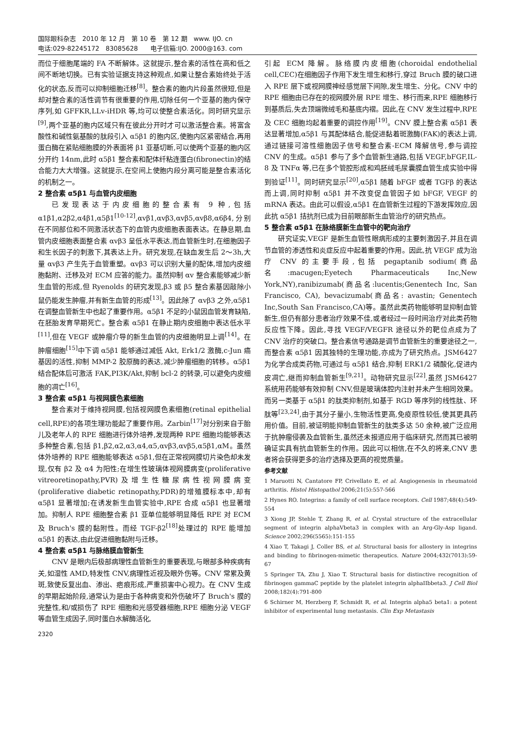国际眼科杂志　2010 年 12 月　第 10 卷　第 12 期　www. IJO. cn
电话:029-82245172　83085628　　电子信箱:IJO. 2000@163. com
而位于细胞尾端的 FA 不断解体。这就提示,整合素的活性在高和低之间不断地切换。已有实验证据支持这种观点,如果让整合素始终处于活化的状态,反而可以抑制细胞迁移<sup>[8]</sup>。整合素的胞内片段虽然很短,但是却对整合素的活性调节有很重要的作用,切除任何一个亚基的胞内保守序列,如 GFFKR,LLv-iHDR 等,均可以使整合素活化。同时研究显示<sup>[9]</sup>,两个亚基的胞内区域只有在彼此分开时才可以激活整合素。将富含酸性和碱性氨基酸的肽段引入 α5β1 的胞内区,使胞内区紧密结合,再用蛋白酶在紧贴细胞膜的外表面将 β1 亚基切断,可以使两个亚基的胞内区分开约 14nm,此时 α5β1 整合素和配体纤粘连蛋白(fibronectin)的结合能力大大增强。这就提示,在空间上使胞内段分离可能是整合素活化的机制之一。
2 整合素 α5β1 与血管内皮细胞
已发现表达于内皮细胞的整合素有 9 种,包括 α1β1,α2β2,α4β1,α5β1<sup>[10-12]</sup>,αvβ1,αvβ3,αvβ5,αvβ8,α6β4,分别在不同部位和不同激活状态下的血管内皮细胞表面表达。在静息期,血管内皮细胞表面整合素 αvβ3 呈低水平表达,而血管新生时,在细胞因子和生长因子的刺激下,其表达上升。研究发现,在缺血发生后 2～3h,大量 αvβ3 产生先于血管重塑。αvβ3 可以识别大量的配体,增加内皮细胞黏附、迁移及对 ECM 应答的能力。虽然抑制 αv 整合素能够减少新生血管的形成,但 Ryenolds 的研究发现,β3 或 β5 整合素基因敲除小鼠仍能发生肿瘤,并有新生血管的形成<sup>[13]</sup>。因此除了 αvβ3 之外,α5β1 在调整血管新生中也起了重要作用。α5β1 不足的小鼠因血管发育缺陷,在胚胎发育早期死亡。整合素 α5β1 在静止期内皮细胞中表达低水平<sup>[11]</sup>,但在 VEGF 或肿瘤介导的新生血管的内皮细胞明显上调<sup>[14]</sup>。在肿瘤细胞<sup>[15]</sup>中下调 α5β1 能够通过减低 Akt, Erk1/2 激酶,c-Jun 癌基因的活性,抑制 MMP-2 胶原酶的表达,减少肿瘤细胞的转移。α5β1 结合配体后可激活 FAK,PI3K/Akt,抑制 bcl-2 的转录,可以避免内皮细胞的凋亡<sup>[16]</sup>。
3 整合素 α5β1 与视网膜色素细胞
整合素对于维持视网膜,包括视网膜色素细胞(retinal epithelial cell,RPE)的各项生理功能起了重要作用。Zarbin<sup>[17]</sup>对分别来自于胎儿及老年人的 RPE 细胞进行体外培养,发现两种 RPE 细胞均能够表达多种整合素,包括 β1,β2,α2,α3,α4,α5,αvβ3,αvβ5,α5β1,αM。虽然体外培养的 RPE 细胞能够表达 α5β1,但在正常视网膜切片染色却未发现,仅有 β2 及 α4 为阳性;在增生性玻璃体视网膜病变(proliferative vitreoretinopathy,PVR)及增生性糖尿病性视网膜病变(proliferative diabetic retinopathy,PDR)的增殖膜标本中,却有 α5β1 显著增加;在诱发新生血管实验中,RPE 合成 α5β1 也显著增加。抑制人 RPE 细胞整合素 β1 亚单位能够明显降低 RPE 对 ECM 及 Bruch's 膜的黏附性。而经 TGF-β2<sup>[18]</sup>处理过的 RPE 能增加 α5β1 的表达,由此促进细胞黏附与迁移。
4 整合素 α5β1 与脉络膜血管新生
CNV 是眼内后极部病理性血管新生的重要表现,与眼部多种疾病有关,如湿性 AMD,特发性 CNV,病理性近视及眼外伤等。CNV 常累及黄斑,致使反复出血、渗出、疤痕形成,严重损害中心视力。在 CNV 生成的早期起始阶段,通常认为是由于各种病变和外伤破坏了 Bruch's 膜的完整性,和/或损伤了 RPE 细胞和光感受器细胞,RPE 细胞分泌 VEGF 等血管生成因子,同时蛋白水解酶活化,
2320
引起 ECM 降解。脉络膜内皮细胞(choroidal endothelial cell,CEC)在细胞因子作用下发生增生和移行,穿过 Bruch 膜的破口进入 RPE 层下或视网膜神经感觉层下间隙,发生增生、分化。CNV 中的 RPE 细胞由已存在的视网膜外层 RPE 增生、移行而来,RPE 细胞移行到基质后,失去顶端微绒毛和基底内褶。因此,在 CNV 发生过程中,RPE 及 CEC 细胞均起着重要的调控作用<sup>[19]</sup>。CNV 膜上整合素 α5β1 表达显著增加,α5β1 与其配体结合,能促进黏着斑激酶(FAK)的表达上调,通过链接可溶性细胞因子信号和整合素-ECM 降解信号,参与调控 CNV 的生成。α5β1 参与了多个血管新生通路,包括 VEGF,bFGF,IL-8 及 TNFα 等,已在多个管腔形成和鸡胚绒毛尿囊膜血管生成实验中得到验证<sup>[11]</sup>。同时研究显示<sup>[20]</sup>,α5β1 随着 bFGF 或者 TGFβ 的表达而上调,同时抑制 α5β1 并不改变促血管因子如 bFGF, VEGF 的 mRNA 表达。由此可以假设,α5β1 在血管新生过程的下游发挥效应,因此抗 α5β1 拮抗剂已成为目前眼部新生血管治疗的研究热点。
5 整合素 α5β1 在脉络膜新生血管中的靶向治疗
研究证实,VEGF 是新生血管性眼病形成的主要刺激因子,并且在调节血管的渗透性和炎症反应中起着重要的作用。因此,抗 VEGF 成为治疗 CNV 的主要手段,包括 pegaptanib sodium(商品名:macugen;Eyetech Pharmaceuticals Inc,New York,NY),ranibizumab(商品名:lucentis;Genentech Inc, San Francisco, CA), bevacizumab(商品名: avastin; Genentech Inc,South San Francisco,CA)等。虽然此类药物能够明显抑制血管新生,但仍有部分患者治疗效果不佳,或者经过一段时间治疗对此类药物反应性下降。因此,寻找 VEGF/VEGFR 途径以外的靶位点成为了 CNV 治疗的突破口。整合素信号通路是调节血管新生的重要途径之一,而整合素 α5β1 因其独特的生理功能,亦成为了研究热点。JSM6427 为化学合成类药物,可通过与 α5β1 结合,抑制 ERK1/2 磷酸化,促进内皮凋亡,继而抑制血管新生<sup>[9,21]</sup>。动物研究显示<sup>[22]</sup>,虽然 JSM6427 系统用药能够有效抑制 CNV,但是玻璃体腔内注射并未产生相同效果。而另一类基于 α5β1 的肽类抑制剂,如基于 RGD 等序列的线性肽、环肽等<sup>[23,24]</sup>,由于其分子量小,生物活性更高,免疫原性较低,使其更具药用价值。目前,被证明能抑制血管新生的肽类多达 50 余种,被广泛应用于抗肿瘤侵袭及血管新生,虽然还未报道应用于临床研究,然而其已被明确证实具有抗血管新生的作用。因此可以相信,在不久的将来,CNV 患者将会获得更多的治疗选择及更高的视觉质量。
参考文献
1 Maruotti N, Cantatore FP, Crivellato E, et al. Angiogenesis in rheumatoid arthritis. Histol Histopathol 2006;21(5):557-566
2 Hynes RO. Integrins: a family of cell surface receptors. Cell 1987;48(4):549-554
3 Xiong JP, Stehle T, Zhang R, et al. Crystal structure of the extracellular segment of integrin alphaVbeta3 in complex with an Arg-Gly-Asp ligand. Science 2002;296(5565):151-155
4 Xiao T, Takagi J, Coller BS, et al. Structural basis for allostery in integrins and binding to fibrinogen-mimetic therapeutics. Nature 2004;432(7013):59-67
5 Springer TA, Zhu J, Xiao T. Structural basis for distinctive recognition of fibrinogen gammaC peptide by the platelet integrin alphaIIbbeta3. J Cell Biol 2008;182(4):791-800
6 Schirner M, Herzberg F, Schmidt R, et al. Integrin alpha5 beta1: a potent inhibitor of experimental lung metastasis. Clin Exp Metastasis